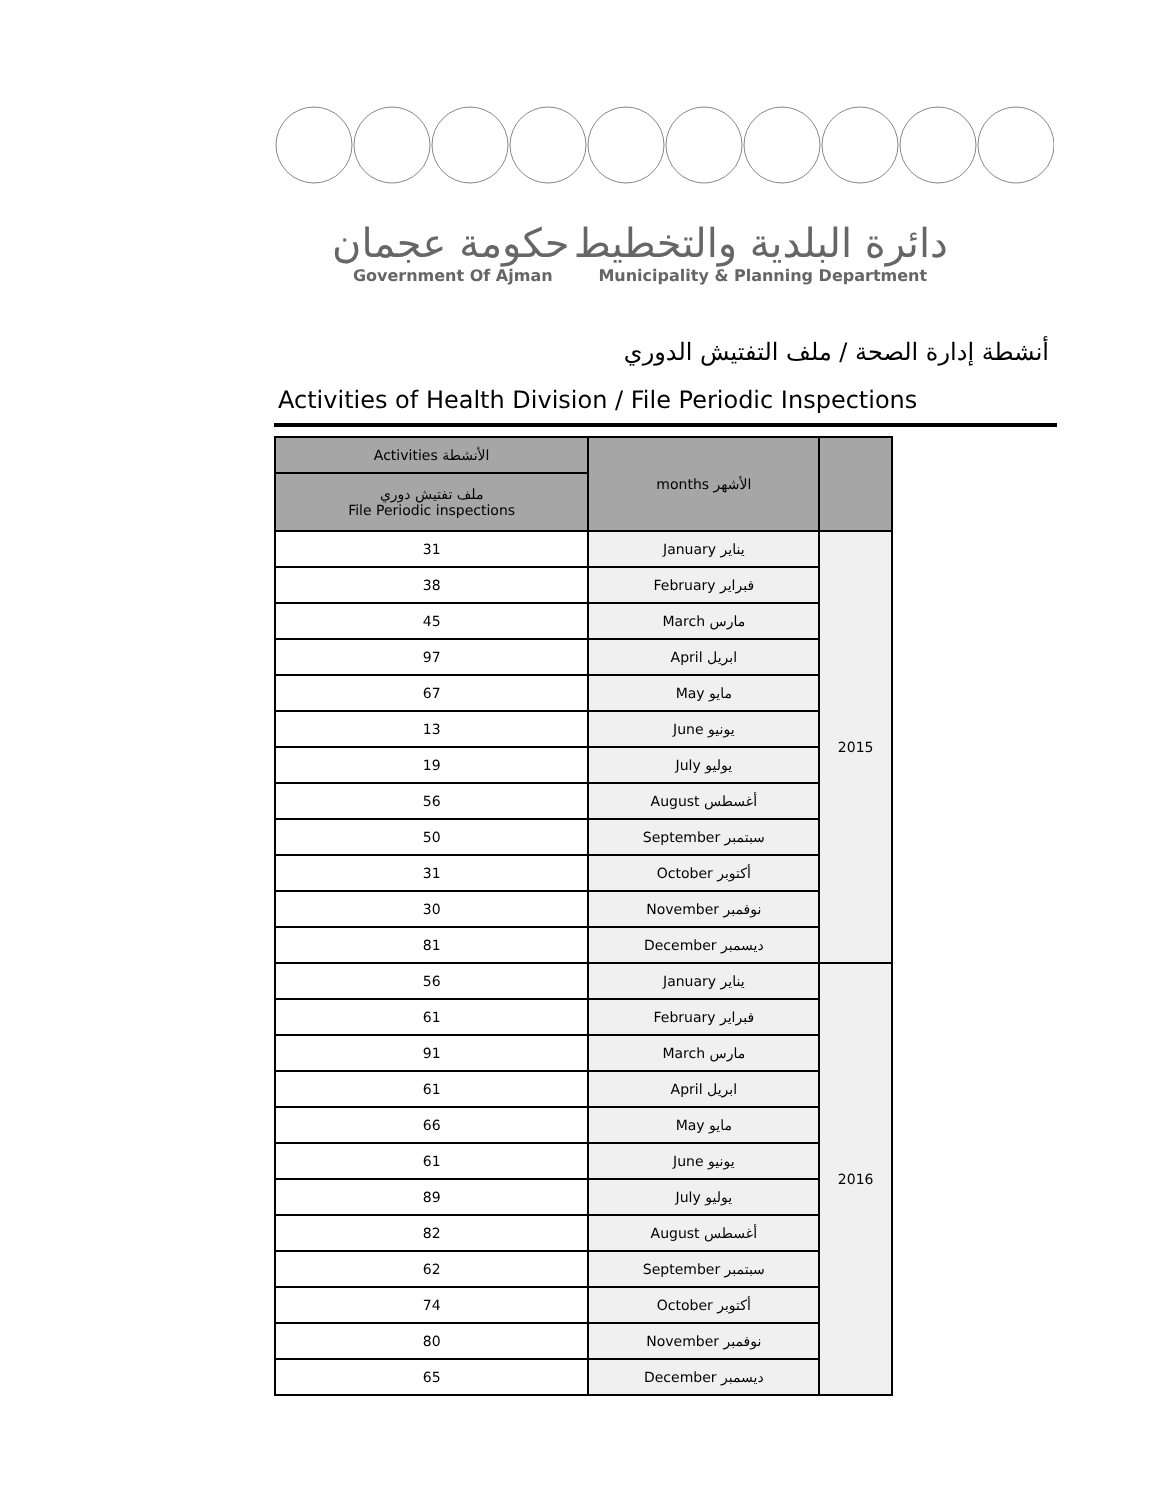حكومة عجمان دائرة البلدية والتخطيط
Government Of Ajman Municipality & Planning Department
أنشطة إدارة الصحة / ملف التفتيش الدوري
Activities of Health Division / File Periodic Inspections
| Activities الأنشطة | months الأشهر | |
| --- | --- | --- |
| ملف تفتيش دوري File Periodic inspections | | |
| 31 | January يناير | 2015 |
| 38 | February فبراير | |
| 45 | March مارس | |
| 97 | April ابريل | |
| 67 | May مايو | |
| 13 | June يونيو | |
| 19 | July يوليو | |
| 56 | August أغسطس | |
| 50 | September سبتمبر | |
| 31 | October أكتوبر | |
| 30 | November نوفمبر | |
| 81 | December ديسمبر | |
| 56 | January يناير | 2016 |
| 61 | February فبراير | |
| 91 | March مارس | |
| 61 | April ابريل | |
| 66 | May مايو | |
| 61 | June يونيو | |
| 89 | July يوليو | |
| 82 | August أغسطس | |
| 62 | September سبتمبر | |
| 74 | October أكتوبر | |
| 80 | November نوفمبر | |
| 65 | December ديسمبر | |